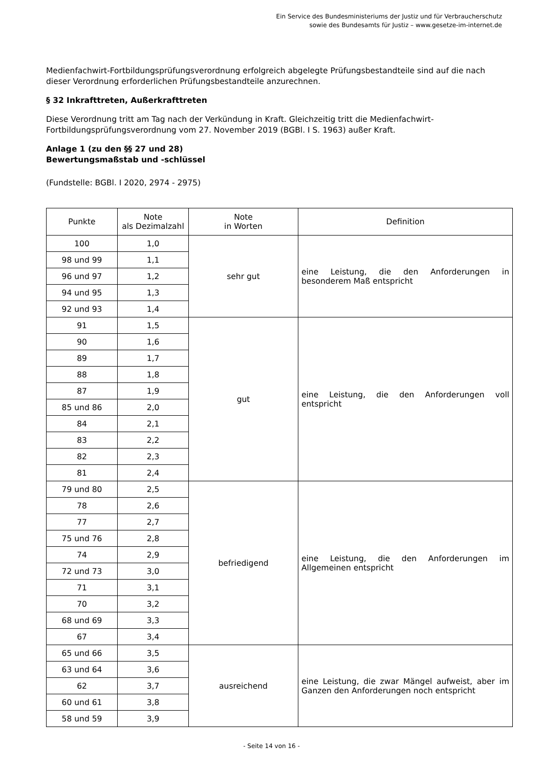Ein Service des Bundesministeriums der Justiz und für Verbraucherschutz
sowie des Bundesamts für Justiz – www.gesetze-im-internet.de
Medienfachwirt-Fortbildungsprüfungsverordnung erfolgreich abgelegte Prüfungsbestandteile sind auf die nach dieser Verordnung erforderlichen Prüfungsbestandteile anzurechnen.
§ 32 Inkrafttreten, Außerkrafttreten
Diese Verordnung tritt am Tag nach der Verkündung in Kraft. Gleichzeitig tritt die Medienfachwirt-Fortbildungsprüfungsverordnung vom 27. November 2019 (BGBl. I S. 1963) außer Kraft.
Anlage 1 (zu den §§ 27 und 28)
Bewertungsmaßstab und -schlüssel
(Fundstelle: BGBl. I 2020, 2974 - 2975)
| Punkte | Note als Dezimalzahl | Note in Worten | Definition |
| --- | --- | --- | --- |
| 100 | 1,0 | sehr gut | eine Leistung, die den Anforderungen in besonderem Maß entspricht |
| 98 und 99 | 1,1 | | |
| 96 und 97 | 1,2 | | |
| 94 und 95 | 1,3 | | |
| 92 und 93 | 1,4 | | |
| 91 | 1,5 | gut | eine Leistung, die den Anforderungen voll entspricht |
| 90 | 1,6 | | |
| 89 | 1,7 | | |
| 88 | 1,8 | | |
| 87 | 1,9 | | |
| 85 und 86 | 2,0 | | |
| 84 | 2,1 | | |
| 83 | 2,2 | | |
| 82 | 2,3 | | |
| 81 | 2,4 | | |
| 79 und 80 | 2,5 | befriedigend | eine Leistung, die den Anforderungen im Allgemeinen entspricht |
| 78 | 2,6 | | |
| 77 | 2,7 | | |
| 75 und 76 | 2,8 | | |
| 74 | 2,9 | | |
| 72 und 73 | 3,0 | | |
| 71 | 3,1 | | |
| 70 | 3,2 | | |
| 68 und 69 | 3,3 | | |
| 67 | 3,4 | | |
| 65 und 66 | 3,5 | ausreichend | eine Leistung, die zwar Mängel aufweist, aber im Ganzen den Anforderungen noch entspricht |
| 63 und 64 | 3,6 | | |
| 62 | 3,7 | | |
| 60 und 61 | 3,8 | | |
| 58 und 59 | 3,9 | | |
- Seite 14 von 16 -